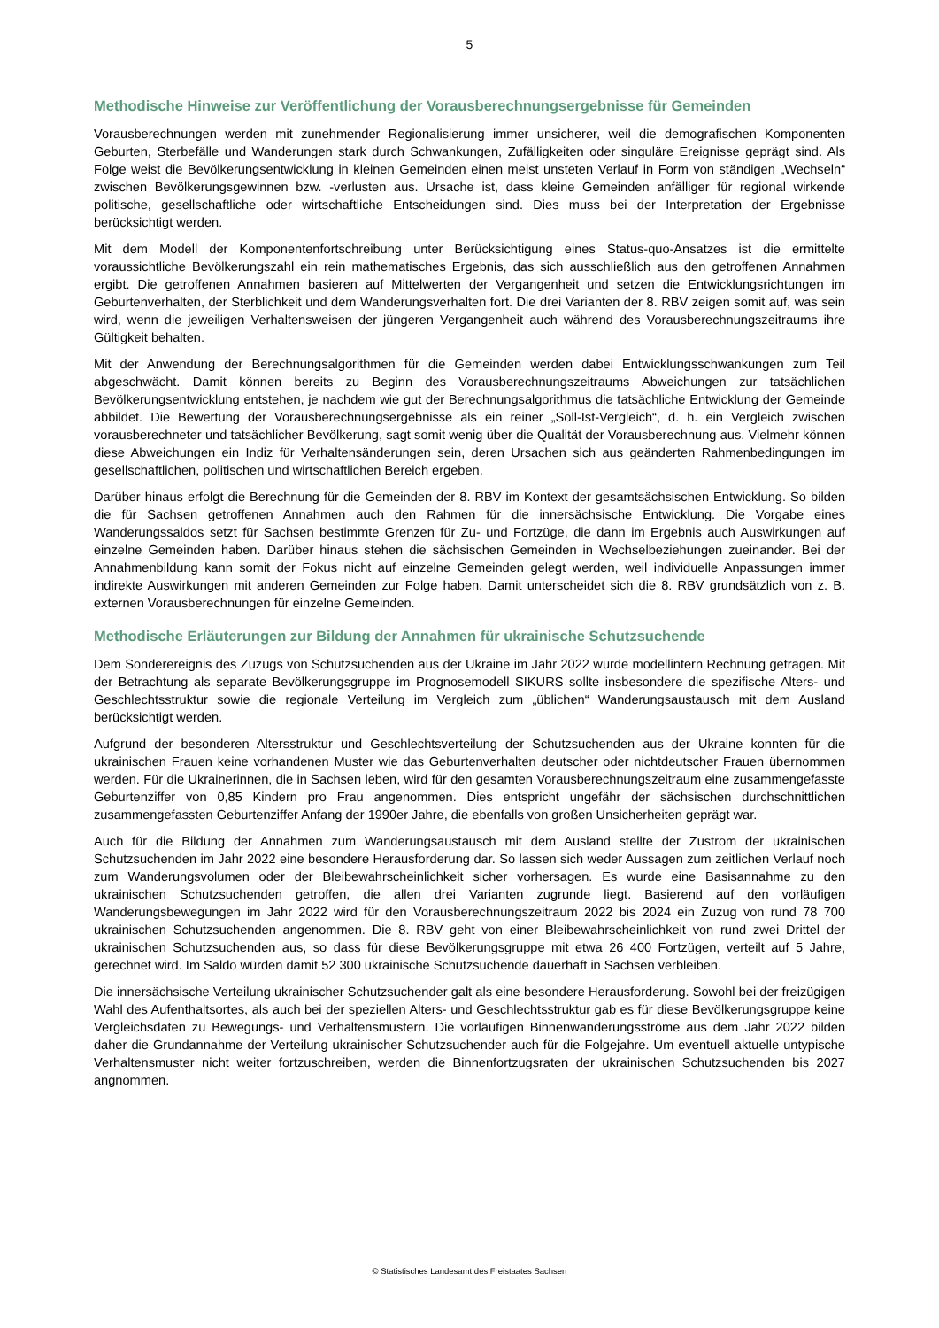5
Methodische Hinweise zur Veröffentlichung der Vorausberechnungsergebnisse für Gemeinden
Vorausberechnungen werden mit zunehmender Regionalisierung immer unsicherer, weil die demografischen Komponenten Geburten, Sterbefälle und Wanderungen stark durch Schwankungen, Zufälligkeiten oder singuläre Ereignisse geprägt sind. Als Folge weist die Bevölkerungsentwicklung in kleinen Gemeinden einen meist unsteten Verlauf in Form von ständigen „Wechseln“ zwischen Bevölkerungsgewinnen bzw. -verlusten aus. Ursache ist, dass kleine Gemeinden anfälliger für regional wirkende politische, gesellschaftliche oder wirtschaftliche Entscheidungen sind. Dies muss bei der Interpretation der Ergebnisse berücksichtigt werden.
Mit dem Modell der Komponentenfortschreibung unter Berücksichtigung eines Status-quo-Ansatzes ist die ermittelte voraussichtliche Bevölkerungszahl ein rein mathematisches Ergebnis, das sich ausschließlich aus den getroffenen Annahmen ergibt. Die getroffenen Annahmen basieren auf Mittelwerten der Vergangenheit und setzen die Entwicklungsrichtungen im Geburtenverhalten, der Sterblichkeit und dem Wanderungsverhalten fort. Die drei Varianten der 8. RBV zeigen somit auf, was sein wird, wenn die jeweiligen Verhaltensweisen der jüngeren Vergangenheit auch während des Vorausberechnungszeitraums ihre Gültigkeit behalten.
Mit der Anwendung der Berechnungsalgorithmen für die Gemeinden werden dabei Entwicklungsschwankungen zum Teil abgeschwächt. Damit können bereits zu Beginn des Vorausberechnungszeitraums Abweichungen zur tatsächlichen Bevölkerungsentwicklung entstehen, je nachdem wie gut der Berechnungsalgorithmus die tatsächliche Entwicklung der Gemeinde abbildet. Die Bewertung der Vorausberechnungsergebnisse als ein reiner „Soll-Ist-Vergleich“, d. h. ein Vergleich zwischen vorausberechneter und tatsächlicher Bevölkerung, sagt somit wenig über die Qualität der Vorausberechnung aus. Vielmehr können diese Abweichungen ein Indiz für Verhaltensänderungen sein, deren Ursachen sich aus geänderten Rahmenbedingungen im gesellschaftlichen, politischen und wirtschaftlichen Bereich ergeben.
Darüber hinaus erfolgt die Berechnung für die Gemeinden der 8. RBV im Kontext der gesamtsächsischen Entwicklung. So bilden die für Sachsen getroffenen Annahmen auch den Rahmen für die innersächsische Entwicklung. Die Vorgabe eines Wanderungssaldos setzt für Sachsen bestimmte Grenzen für Zu- und Fortzüge, die dann im Ergebnis auch Auswirkungen auf einzelne Gemeinden haben. Darüber hinaus stehen die sächsischen Gemeinden in Wechselbeziehungen zueinander. Bei der Annahmenbildung kann somit der Fokus nicht auf einzelne Gemeinden gelegt werden, weil individuelle Anpassungen immer indirekte Auswirkungen mit anderen Gemeinden zur Folge haben. Damit unterscheidet sich die 8. RBV grundsätzlich von z. B. externen Vorausberechnungen für einzelne Gemeinden.
Methodische Erläuterungen zur Bildung der Annahmen für ukrainische Schutzsuchende
Dem Sonderereignis des Zuzugs von Schutzsuchenden aus der Ukraine im Jahr 2022 wurde modellintern Rechnung getragen. Mit der Betrachtung als separate Bevölkerungsgruppe im Prognosemodell SIKURS sollte insbesondere die spezifische Alters- und Geschlechtsstruktur sowie die regionale Verteilung im Vergleich zum „üblichen“ Wanderungsaustausch mit dem Ausland berücksichtigt werden.
Aufgrund der besonderen Altersstruktur und Geschlechtsverteilung der Schutzsuchenden aus der Ukraine konnten für die ukrainischen Frauen keine vorhandenen Muster wie das Geburtenverhalten deutscher oder nichtdeutscher Frauen übernommen werden. Für die Ukrainerinnen, die in Sachsen leben, wird für den gesamten Vorausberechnungszeitraum eine zusammengefasste Geburtenziffer von 0,85 Kindern pro Frau angenommen. Dies entspricht ungefähr der sächsischen durchschnittlichen zusammengefassten Geburtenziffer Anfang der 1990er Jahre, die ebenfalls von großen Unsicherheiten geprägt war.
Auch für die Bildung der Annahmen zum Wanderungsaustausch mit dem Ausland stellte der Zustrom der ukrainischen Schutzsuchenden im Jahr 2022 eine besondere Herausforderung dar. So lassen sich weder Aussagen zum zeitlichen Verlauf noch zum Wanderungsvolumen oder der Bleibewahrscheinlichkeit sicher vorhersagen. Es wurde eine Basisannahme zu den ukrainischen Schutzsuchenden getroffen, die allen drei Varianten zugrunde liegt. Basierend auf den vorläufigen Wanderungsbewegungen im Jahr 2022 wird für den Vorausberechnungszeitraum 2022 bis 2024 ein Zuzug von rund 78 700 ukrainischen Schutzsuchenden angenommen. Die 8. RBV geht von einer Bleibewahrscheinlichkeit von rund zwei Drittel der ukrainischen Schutzsuchenden aus, so dass für diese Bevölkerungsgruppe mit etwa 26 400 Fortzügen, verteilt auf 5 Jahre, gerechnet wird. Im Saldo würden damit 52 300 ukrainische Schutzsuchende dauerhaft in Sachsen verbleiben.
Die innersächsische Verteilung ukrainischer Schutzsuchender galt als eine besondere Herausforderung. Sowohl bei der freizügigen Wahl des Aufenthaltsortes, als auch bei der speziellen Alters- und Geschlechtsstruktur gab es für diese Bevölkerungsgruppe keine Vergleichsdaten zu Bewegungs- und Verhaltensmustern. Die vorläufigen Binnenwanderungsströme aus dem Jahr 2022 bilden daher die Grundannahme der Verteilung ukrainischer Schutzsuchender auch für die Folgejahre. Um eventuell aktuelle untypische Verhaltensmuster nicht weiter fortzuschreiben, werden die Binnenfortzugsraten der ukrainischen Schutzsuchenden bis 2027 angnommen.
© Statistisches Landesamt des Freistaates Sachsen